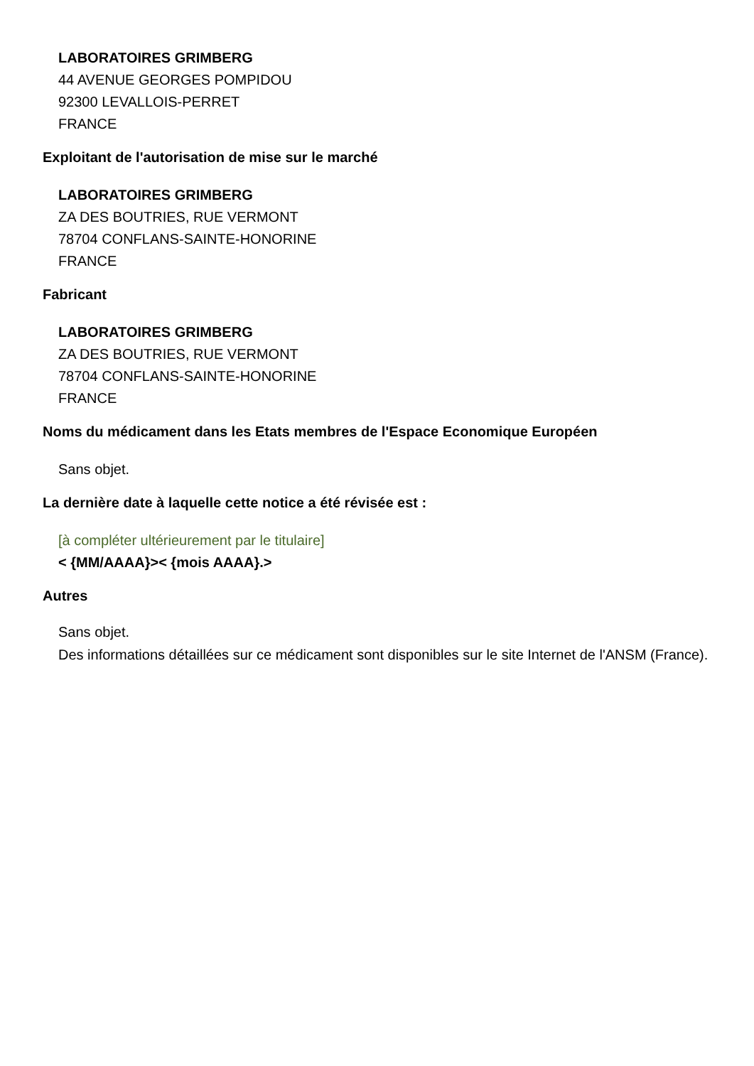LABORATOIRES GRIMBERG
44 AVENUE GEORGES POMPIDOU
92300 LEVALLOIS-PERRET
FRANCE
Exploitant de l'autorisation de mise sur le marché
LABORATOIRES GRIMBERG
ZA DES BOUTRIES, RUE VERMONT
78704 CONFLANS-SAINTE-HONORINE
FRANCE
Fabricant
LABORATOIRES GRIMBERG
ZA DES BOUTRIES, RUE VERMONT
78704 CONFLANS-SAINTE-HONORINE
FRANCE
Noms du médicament dans les Etats membres de l'Espace Economique Européen
Sans objet.
La dernière date à laquelle cette notice a été révisée est :
[à compléter ultérieurement par le titulaire]
< {MM/AAAA}>< {mois AAAA}.>
Autres
Sans objet.
Des informations détaillées sur ce médicament sont disponibles sur le site Internet de l'ANSM (France).